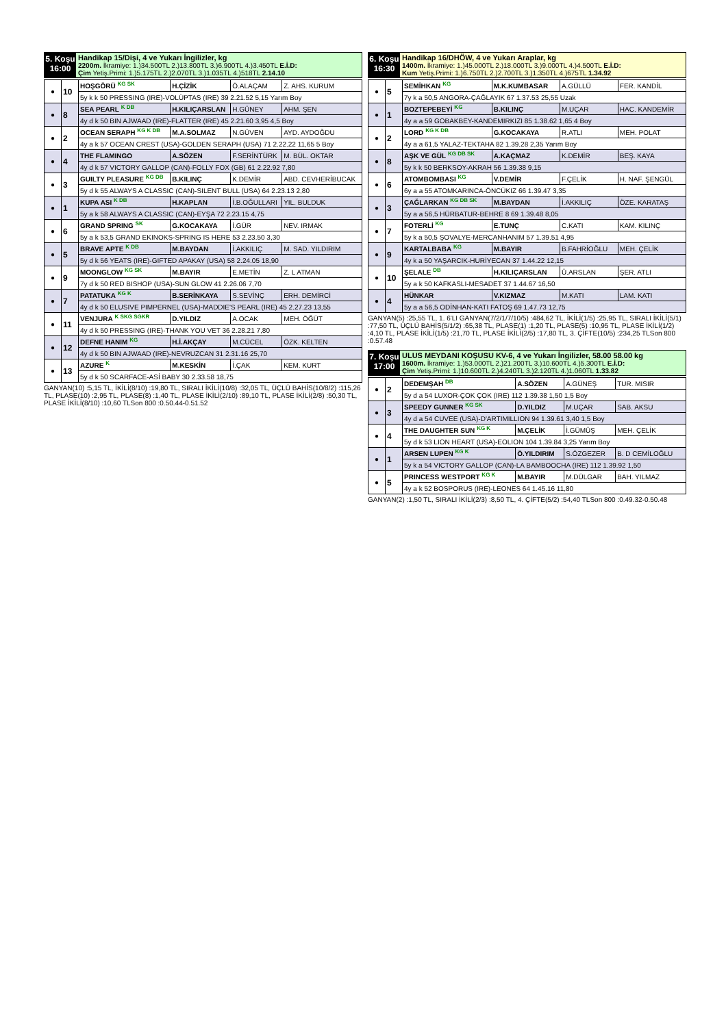5. Koşu
16:00
Handikap 15/Dişi, 4 ve Yukarı İngilizler, kg
2200m. İkramiye: 1.)34.500TL 2.)13.800TL 3.)6.900TL 4.)3.450TL E.İ.D:
Çim Yetiş.Primi: 1.)5.175TL 2.)2.070TL 3.)1.035TL 4.)518TL 2.14.10
| ● | 10 | HOŞGÖRÜ <sup>KG SK</sup> | H.ÇİZİK | Ö.ALAÇAM | Z. AHS. KURUM |
| | | 5y k k 50 PRESSING (IRE)-VOLÜPTAS (IRE) 39 2.21.52 5,15 Yarım Boy | | | |
| ● | 8 | SEA PEARL <sup>K DB</sup> | H.KILIÇARSLAN | H.GÜNEY | AHM. ŞEN |
| | | 4y d k 50 BIN AJWAAD (IRE)-FLATTER (IRE) 45 2.21.60 3,95 4,5 Boy | | | |
| ● | 2 | OCEAN SERAPH <sup>KG K DB</sup> | M.A.SOLMAZ | N.GÜVEN | AYD. AYDOĞDU |
| | | 4y a k 57 OCEAN CREST (USA)-GOLDEN SERAPH (USA) 71 2.22.22 11,65 5 Boy | | | |
| ● | 4 | THE FLAMINGO | A.SÖZEN | F.SERİNTÜRK | M. BÜL. OKTAR |
| | | 4y d k 57 VICTORY GALLOP (CAN)-FOLLY FOX (GB) 61 2.22.92 7,80 | | | |
| ● | 3 | GUILTY PLEASURE <sup>KG DB</sup> | B.KILINÇ | K.DEMİR | ABD. CEVHERİBUCAK |
| | | 5y d k 55 ALWAYS A CLASSIC (CAN)-SILENT BULL (USA) 64 2.23.13 2,80 | | | |
| ● | 1 | KUPA ASI <sup>K DB</sup> | H.KAPLAN | İ.B.OĞULLARI | YIL. BULDUK |
| | | 5y a k 58 ALWAYS A CLASSIC (CAN)-EYŞA 72 2.23.15 4,75 | | | |
| ● | 6 | GRAND SPRING <sup>SK</sup> | G.KOCAKAYA | İ.GÜR | NEV. IRMAK |
| | | 5y a k 53,5 GRAND EKINOKS-SPRING IS HERE 53 2.23.50 3,30 | | | |
| ● | 5 | BRAVE APTE <sup>K DB</sup> | M.BAYDAN | İ.AKKILIÇ | M. SAD. YILDIRIM |
| | | 5y d k 56 YEATS (IRE)-GIFTED APAKAY (USA) 58 2.24.05 18,90 | | | |
| ● | 9 | MOONGLOW <sup>KG SK</sup> | M.BAYIR | E.METİN | Z. L ATMAN |
| | | 7y d k 50 RED BISHOP (USA)-SUN GLOW 41 2.26.06 7,70 | | | |
| ● | 7 | PATATUKA <sup>KG K</sup> | B.SERİNKAYA | S.SEVİNÇ | ERH. DEMİRCİ |
| | | 4y d k 50 ELUSIVE PIMPERNEL (USA)-MADDIE'S PEARL (IRE) 45 2.27.23 13,55 | | | |
| ● | 11 | VENJURA <sup>K SKG SGKR</sup> | D.YILDIZ | A.OCAK | MEH. ÖĞÜT |
| | | 4y d k 50 PRESSING (IRE)-THANK YOU VET 36 2.28.21 7,80 | | | |
| ● | 12 | DEFNE HANIM <sup>KG</sup> | H.İ.AKÇAY | M.CÜCEL | ÖZK. KELTEN |
| | | 4y d k 50 BIN AJWAAD (IRE)-NEVRUZCAN 31 2.31.16 25,70 | | | |
| ● | 13 | AZURE <sup>K</sup> | M.KESKİN | İ.ÇAK | KEM. KURT |
| | | 5y d k 50 SCARFACE-ASİ BABY 30 2.33.58 18,75 | | | |
GANYAN(10) :5,15 TL, İKİLİ(8/10) :19,80 TL, SIRALI İKİLİ(10/8) :32,05 TL, ÜÇLÜ BAHİS(10/8/2) :115,26 TL, PLASE(10) :2,95 TL, PLASE(8) :1,40 TL, PLASE İKİLİ(2/10) :89,10 TL, PLASE İKİLİ(2/8) :50,30 TL, PLASE İKİLİ(8/10) :10,60 TLSon 800 :0.50.44-0.51.52
6. Koşu
16:30
Handikap 16/DHÖW, 4 ve Yukarı Araplar, kg
1400m. İkramiye: 1.)45.000TL 2.)18.000TL 3.)9.000TL 4.)4.500TL E.İ.D:
Kum Yetiş.Primi: 1.)6.750TL 2.)2.700TL 3.)1.350TL 4.)675TL 1.34.92
| ● | 5 | SEMİHKAN <sup>KG</sup> | M.K.KUMBASAR | A.GÜLLÜ | FER. KANDİL |
| | | 7y k a 50,5 ANGORA-ÇAĞLAYIK 67 1.37.53 25,55 Uzak | | | |
| ● | 1 | BOZTEPEBEYİ <sup>KG</sup> | B.KILINÇ | M.UÇAR | HAC. KANDEMİR |
| | | 4y a a 59 GOBAKBEY-KANDEMIRKIZI 85 1.38.62 1,65 4 Boy | | | |
| ● | 2 | LORD <sup>KG K DB</sup> | G.KOCAKAYA | R.ATLI | MEH. POLAT |
| | | 4y a a 61,5 YALAZ-TEKTAHA 82 1.39.28 2,35 Yarım Boy | | | |
| ● | 8 | AŞK VE GÜL <sup>KG DB SK</sup> | A.KAÇMAZ | K.DEMİR | BEŞ. KAYA |
| | | 5y k k 50 BERKSOY-AKRAH 56 1.39.38 9,15 | | | |
| ● | 6 | ATOMBOMBASI <sup>KG</sup> | V.DEMİR | F.ÇELİK | H. NAF. ŞENGÜL |
| | | 6y a a 55 ATOMKARINCA-ÖNCÜKIZ 66 1.39.47 3,35 | | | |
| ● | 3 | ÇAĞLARKAN <sup>KG DB SK</sup> | M.BAYDAN | İ.AKKILIÇ | ÖZE. KARATAŞ |
| | | 5y a a 56,5 HÜRBATUR-BEHRE 8 69 1.39.48 8,05 | | | |
| ● | 7 | FOTERLİ <sup>KG</sup> | E.TUNÇ | C.KATI | KAM. KILINÇ |
| | | 5y k a 50,5 ŞOVALYE-MERCANHANIM 57 1.39.51 4,95 | | | |
| ● | 9 | KARTALBABA <sup>KG</sup> | M.BAYIR | B.FAHRİOĞLU | MEH. ÇELİK |
| | | 4y k a 50 YAŞARCIK-HURİYECAN 37 1.44.22 12,15 | | | |
| ● | 10 | ŞELALE <sup>DB</sup> | H.KILIÇARSLAN | Ü.ARSLAN | ŞER. ATLI |
| | | 5y a k 50 KAFKASLI-MESADET 37 1.44.67 16,50 | | | |
| ● | 4 | HÜNKAR | V.KIZMAZ | M.KATI | LAM. KATI |
| | | 5y a a 56,5 ODİNHAN-KATI FATOŞ 69 1.47.73 12,75 | | | |
GANYAN(5) :25,55 TL, 1. 6'LI GANYAN(7/2/1/7/10/5) :484,62 TL, İKİLİ(1/5) :25,95 TL, SIRALI İKİLİ(5/1) :77,50 TL, ÜÇLÜ BAHİS(5/1/2) :65,38 TL, PLASE(1) :1,20 TL, PLASE(5) :10,95 TL, PLASE İKİLİ(1/2) :4,10 TL, PLASE İKİLİ(1/5) :21,70 TL, PLASE İKİLİ(2/5) :17,80 TL, 3. ÇİFTE(10/5) :234,25 TLSon 800 :0.57.48
7. Koşu
17:00
ULUS MEYDANI KOŞUSU KV-6, 4 ve Yukarı İngilizler, 58.00 58.00 kg
1600m. İkramiye: 1.)53.000TL 2.)21.200TL 3.)10.600TL 4.)5.300TL E.İ.D:
Çim Yetiş.Primi: 1.)10.600TL 2.)4.240TL 3.)2.120TL 4.)1.060TL 1.33.82
| ● | 2 | DEDEMŞAH <sup>DB</sup> | A.SÖZEN | A.GÜNEŞ | TUR. MISIR |
| | | 5y d a 54 LUXOR-ÇOK ÇOK (IRE) 112 1.39.38 1,50 1,5 Boy | | | |
| ● | 3 | SPEEDY GUNNER <sup>KG SK</sup> | D.YILDIZ | M.UÇAR | SAB. AKSU |
| | | 4y d a 54 CUVEE (USA)-D'ARTIMILLION 94 1.39.61 3,40 1,5 Boy | | | |
| ● | 4 | THE DAUGHTER SUN <sup>KG K</sup> | M.ÇELİK | İ.GÜMÜŞ | MEH. ÇELİK |
| | | 5y d k 53 LION HEART (USA)-EOLION 104 1.39.84 3,25 Yarım Boy | | | |
| ● | 1 | ARSEN LUPEN <sup>KG K</sup> | Ö.YILDIRIM | S.ÖZGEZER | B. D CEMİLOĞLU |
| | | 5y k a 54 VICTORY GALLOP (CAN)-LA BAMBOOCHA (IRE) 112 1.39.92 1,50 | | | |
| ● | 5 | PRINCESS WESTPORT <sup>KG K</sup> | M.BAYIR | M.DÜLGAR | BAH. YILMAZ |
| | | 4y a k 52 BOSPORUS (IRE)-LEONES 64 1.45.16 11,80 | | | |
GANYAN(2) :1,50 TL, SIRALI İKİLİ(2/3) :8,50 TL, 4. ÇİFTE(5/2) :54,40 TLSon 800 :0.49.32-0.50.48